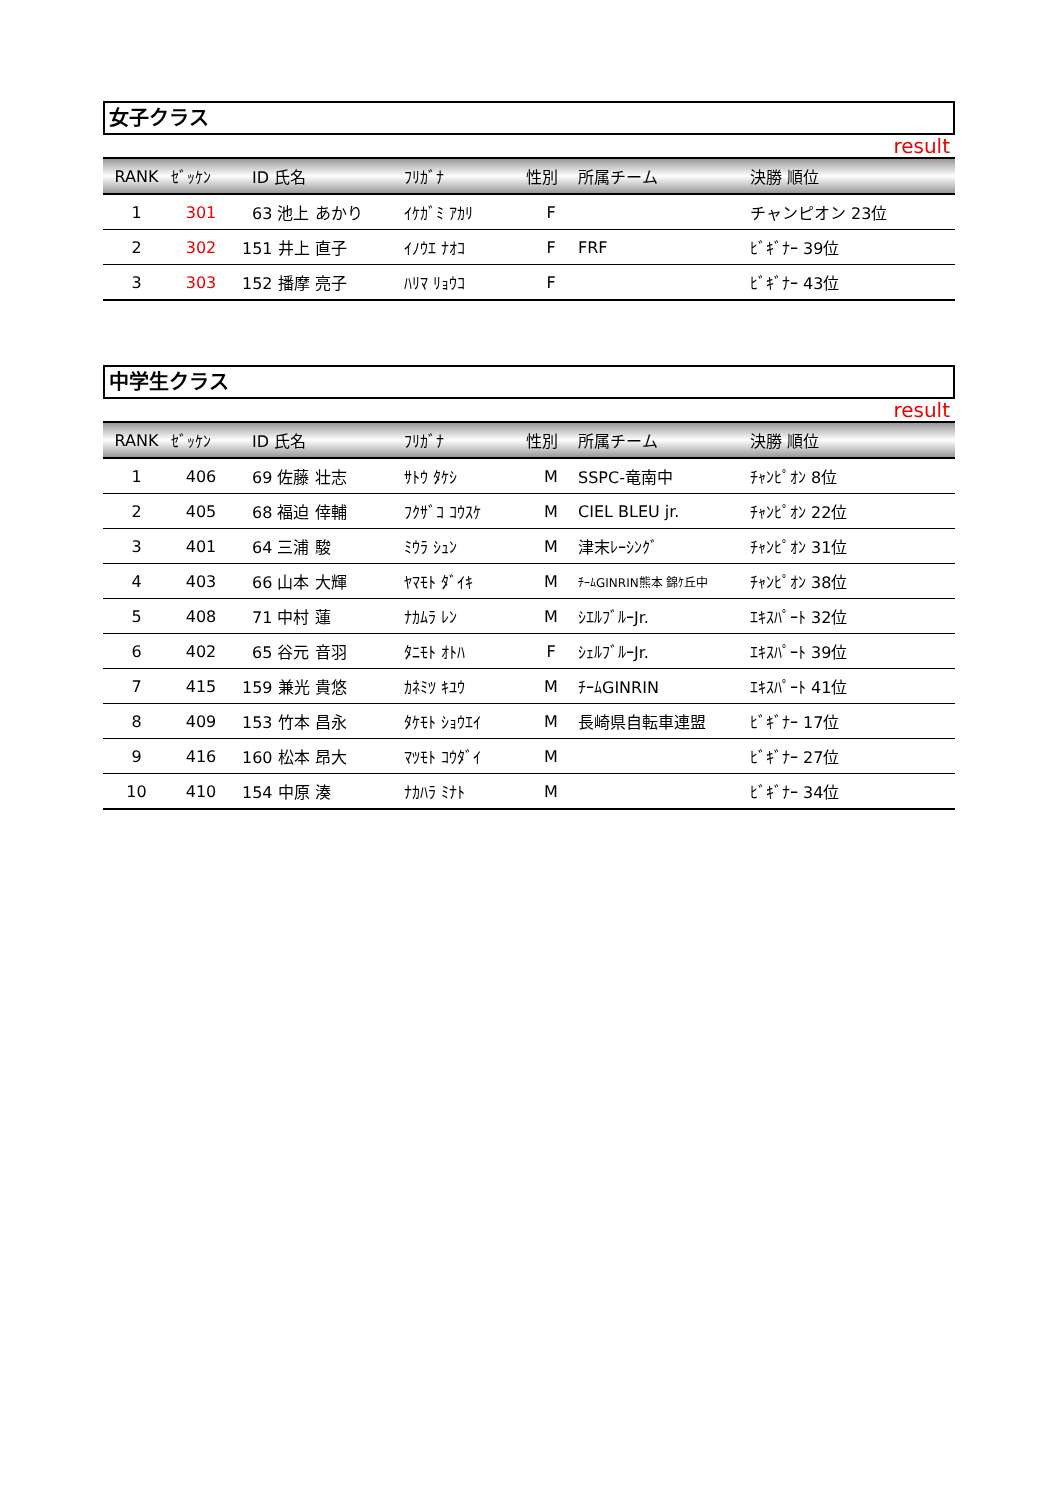女子クラス
result
| RANK | ｾﾞｯｹﾝ | ID 氏名 | ﾌﾘｶﾞﾅ | 性別 | 所属チーム | 決勝 順位 |
| --- | --- | --- | --- | --- | --- | --- |
| 1 | 301 | 63 池上 あかり | ｲｹｶﾞﾐ ｱｶﾘ | F | | チャンピオン 23位 |
| 2 | 302 | 151 井上 直子 | ｲﾉｳｴ ﾅｵｺ | F | FRF | ﾋﾞｷﾞﾅｰ 39位 |
| 3 | 303 | 152 播摩 亮子 | ﾊﾘﾏ ﾘｮｳｺ | F | | ﾋﾞｷﾞﾅｰ 43位 |
中学生クラス
result
| RANK | ｾﾞｯｹﾝ | ID 氏名 | ﾌﾘｶﾞﾅ | 性別 | 所属チーム | 決勝 順位 |
| --- | --- | --- | --- | --- | --- | --- |
| 1 | 406 | 69 佐藤 壮志 | ｻﾄｳ ﾀｹｼ | M | SSPC-竜南中 | ﾁｬﾝﾋﾟｵﾝ 8位 |
| 2 | 405 | 68 福迫 倖輔 | ﾌｸｻﾞｺ ｺｳｽｹ | M | CIEL BLEU jr. | ﾁｬﾝﾋﾟｵﾝ 22位 |
| 3 | 401 | 64 三浦 駿 | ﾐｳﾗ ｼｭﾝ | M | 津末ﾚｰｼﾝｸﾞ | ﾁｬﾝﾋﾟｵﾝ 31位 |
| 4 | 403 | 66 山本 大輝 | ﾔﾏﾓﾄ ﾀﾞｲｷ | M | ﾁｰﾑGINRIN熊本 錦ｹ丘中 | ﾁｬﾝﾋﾟｵﾝ 38位 |
| 5 | 408 | 71 中村 蓮 | ﾅｶﾑﾗ ﾚﾝ | M | ｼｴﾙﾌﾞﾙｰJr. | ｴｷｽﾊﾟｰﾄ 32位 |
| 6 | 402 | 65 谷元 音羽 | ﾀﾆﾓﾄ ｵﾄﾊ | F | ｼｪﾙﾌﾞﾙｰJr. | ｴｷｽﾊﾟｰﾄ 39位 |
| 7 | 415 | 159 兼光 貴悠 | ｶﾈﾐﾂ ｷﾕｳ | M | ﾁｰﾑGINRIN | ｴｷｽﾊﾟｰﾄ 41位 |
| 8 | 409 | 153 竹本 昌永 | ﾀｹﾓﾄ ｼｮｳｴｲ | M | 長崎県自転車連盟 | ﾋﾞｷﾞﾅｰ 17位 |
| 9 | 416 | 160 松本 昂大 | ﾏﾂﾓﾄ ｺｳﾀﾞｲ | M | | ﾋﾞｷﾞﾅｰ 27位 |
| 10 | 410 | 154 中原 湊 | ﾅｶﾊﾗ ﾐﾅﾄ | M | | ﾋﾞｷﾞﾅｰ 34位 |